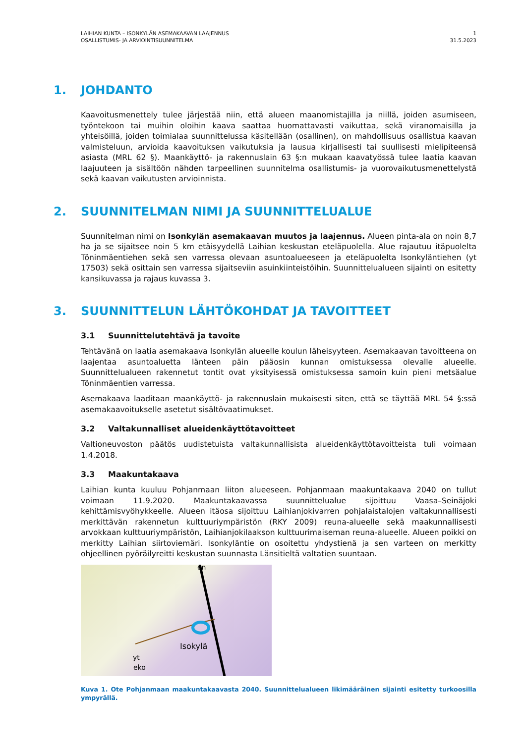LAIHIAN KUNTA – ISONKYLÄN ASEMAKAAVAN LAAJENNUS
OSALLISTUMIS- JA ARVIOINTISUUNNITELMA
1
31.5.2023
1. JOHDANTO
Kaavoitusmenettely tulee järjestää niin, että alueen maanomistajilla ja niillä, joiden asumiseen, työntekoon tai muihin oloihin kaava saattaa huomattavasti vaikuttaa, sekä viranomaisilla ja yhteisöillä, joiden toimialaa suunnittelussa käsitellään (osallinen), on mahdollisuus osallistua kaavan valmisteluun, arvioida kaavoituksen vaikutuksia ja lausua kirjallisesti tai suullisesti mielipiteensä asiasta (MRL 62 §). Maankäyttö- ja rakennuslain 63 §:n mukaan kaavatyössä tulee laatia kaavan laajuuteen ja sisältöön nähden tarpeellinen suunnitelma osallistumis- ja vuorovaikutusmenettelystä sekä kaavan vaikutusten arvioinnista.
2. SUUNNITELMAN NIMI JA SUUNNITTELUALUE
Suunnitelman nimi on Isonkylän asemakaavan muutos ja laajennus. Alueen pinta-ala on noin 8,7 ha ja se sijaitsee noin 5 km etäisyydellä Laihian keskustan eteläpuolella. Alue rajautuu itäpuolelta Töninmäentiehen sekä sen varressa olevaan asuntoalueeseen ja eteläpuolelta Isonkyläntiehen (yt 17503) sekä osittain sen varressa sijaitseviin asuinkiinteistöihin. Suunnittelualueen sijainti on esitetty kansikuvassa ja rajaus kuvassa 3.
3. SUUNNITTELUN LÄHTÖKOHDAT JA TAVOITTEET
3.1 Suunnittelutehtävä ja tavoite
Tehtävänä on laatia asemakaava Isonkylän alueelle koulun läheisyyteen. Asemakaavan tavoitteena on laajentaa asuntoaluetta länteen päin pääosin kunnan omistuksessa olevalle alueelle. Suunnittelualueen rakennetut tontit ovat yksityisessä omistuksessa samoin kuin pieni metsäalue Töninmäentien varressa.
Asemakaava laaditaan maankäyttö- ja rakennuslain mukaisesti siten, että se täyttää MRL 54 §:ssä asemakaavoitukselle asetetut sisältövaatimukset.
3.2 Valtakunnalliset alueidenkäyttötavoitteet
Valtioneuvoston päätös uudistetuista valtakunnallisista alueidenkäyttötavoitteista tuli voimaan 1.4.2018.
3.3 Maakuntakaava
Laihian kunta kuuluu Pohjanmaan liiton alueeseen. Pohjanmaan maakuntakaava 2040 on tullut voimaan 11.9.2020. Maakuntakaavassa suunnittelualue sijoittuu Vaasa–Seinäjoki kehittämisvyöhykkeelle. Alueen itäosa sijoittuu Laihianjokivarren pohjalaistalojen valtakunnallisesti merkittävän rakennetun kulttuuriympäristön (RKY 2009) reuna-alueelle sekä maakunnallisesti arvokkaan kulttuuriympäristön, Laihianjokilaakson kulttuurimaiseman reuna-alueelle. Alueen poikki on merkitty Laihian siirtoviemäri. Isonkyläntie on osoitettu yhdystienä ja sen varteen on merkitty ohjeellinen pyöräilyreitti keskustan suunnasta Länsitieltä valtatien suuntaan.
Isokylä
en
eko
yt
Kuva 1. Ote Pohjanmaan maakuntakaavasta 2040. Suunnittelualueen likimääräinen sijainti esitetty turkoosilla ympyrällä.